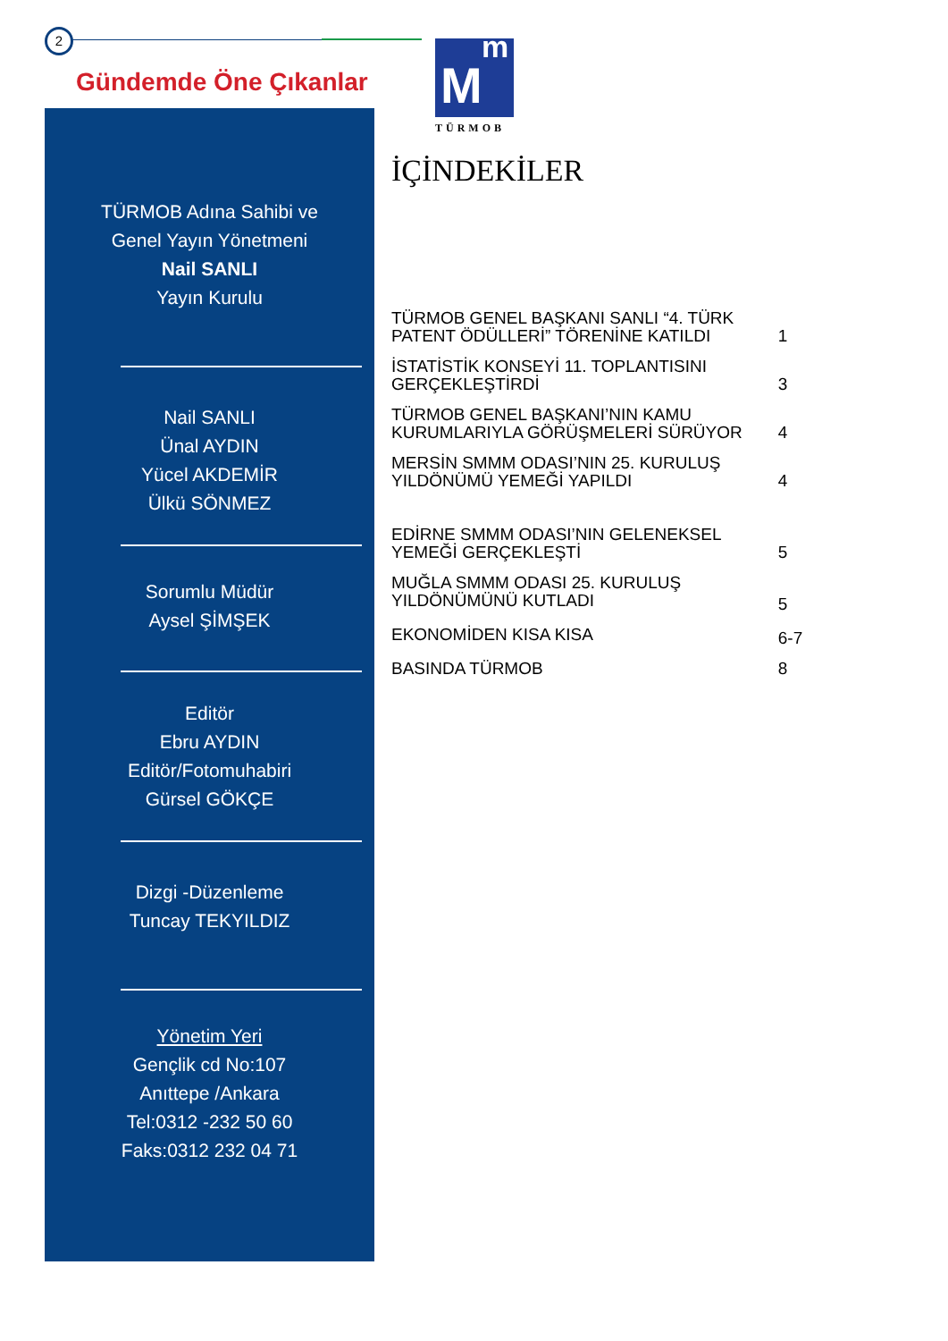2
Gündemde Öne Çıkanlar
TÜRMOB Adına Sahibi ve
Genel Yayın Yönetmeni
Nail SANLI
Yayın Kurulu
Nail SANLI
Ünal AYDIN
Yücel AKDEMİR
Ülkü SÖNMEZ
Sorumlu Müdür
Aysel ŞİMŞEK
Editör
Ebru AYDIN
Editör/Fotomuhabiri
Gürsel GÖKÇE
Dizgi -Düzenleme
Tuncay TEKYILDIZ
Yönetim Yeri
Gençlik cd No:107
Anıttepe /Ankara
Tel:0312 -232 50 60
Faks:0312 232 04 71
M
m
TÜRMOB
İÇİNDEKİLER
| TÜRMOB GENEL BAŞKANI SANLI “4. TÜRK PATENT ÖDÜLLERİ” TÖRENİNE KATILDI | 1 |
| İSTATİSTİK KONSEYİ 11. TOPLANTISINI GERÇEKLEŞTİRDİ | 3 |
| TÜRMOB GENEL BAŞKANI’NIN KAMU KURUMLARIYLA GÖRÜŞMELERİ SÜRÜYOR | 4 |
| MERSİN SMMM ODASI’NIN 25. KURULUŞ YILDÖNÜMÜ YEMEĞİ YAPILDI | 4 |
| EDİRNE SMMM ODASI’NIN GELENEKSEL YEMEĞİ GERÇEKLEŞTİ | 5 |
| MUĞLA SMMM ODASI 25. KURULUŞ YILDÖNÜMÜNÜ KUTLADI | 5 |
| EKONOMİDEN KISA KISA | 6-7 |
| BASINDA TÜRMOB | 8 |